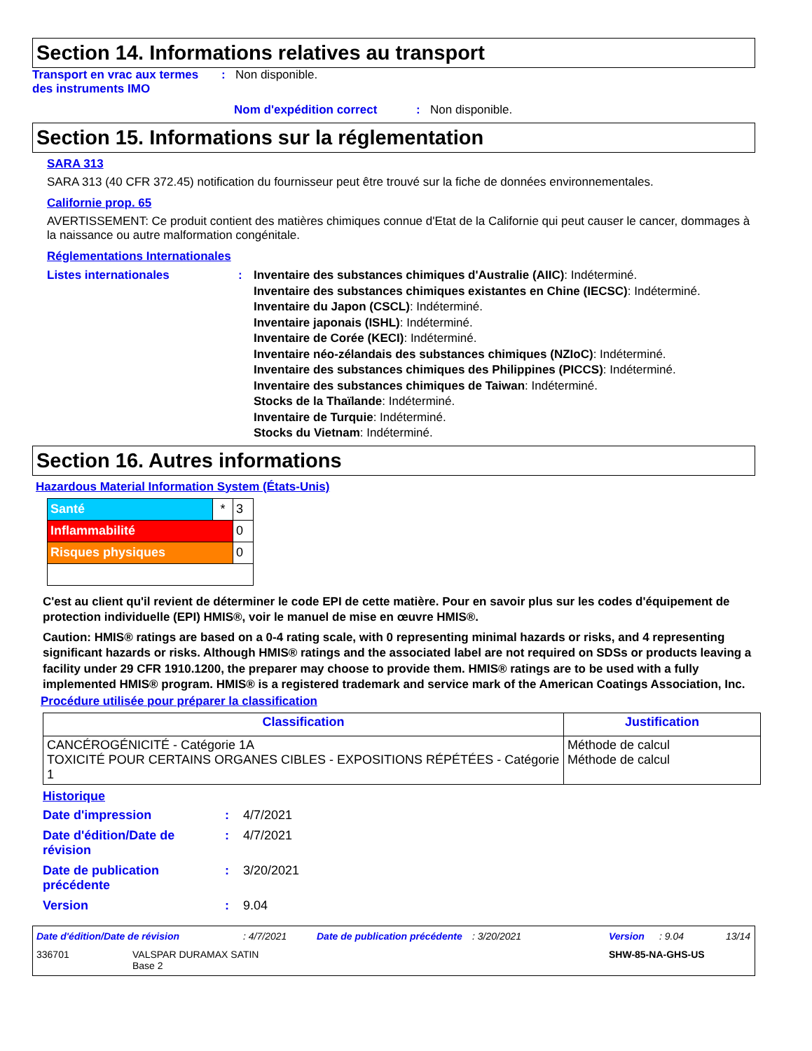Section 14. Informations relatives au transport
Transport en vrac aux termes des instruments IMO
: Non disponible.
Nom d'expédition correct : Non disponible.
Section 15. Informations sur la réglementation
SARA 313
SARA 313 (40 CFR 372.45) notification du fournisseur peut être trouvé sur la fiche de données environnementales.
Californie prop. 65
AVERTISSEMENT: Ce produit contient des matières chimiques connue d'Etat de la Californie qui peut causer le cancer, dommages à la naissance ou autre malformation congénitale.
Réglementations Internationales
Listes internationales : Inventaire des substances chimiques d'Australie (AIIC): Indéterminé.
Inventaire des substances chimiques existantes en Chine (IECSC): Indéterminé.
Inventaire du Japon (CSCL): Indéterminé.
Inventaire japonais (ISHL): Indéterminé.
Inventaire de Corée (KECI): Indéterminé.
Inventaire néo-zélandais des substances chimiques (NZIoC): Indéterminé.
Inventaire des substances chimiques des Philippines (PICCS): Indéterminé.
Inventaire des substances chimiques de Taiwan: Indéterminé.
Stocks de la Thaïlande: Indéterminé.
Inventaire de Turquie: Indéterminé.
Stocks du Vietnam: Indéterminé.
Section 16. Autres informations
Hazardous Material Information System (États-Unis)
| Santé | * | 3 |
| Inflammabilité | | 0 |
| Risques physiques | | 0 |
C'est au client qu'il revient de déterminer le code EPI de cette matière. Pour en savoir plus sur les codes d'équipement de protection individuelle (EPI) HMIS®, voir le manuel de mise en œuvre HMIS®.
Caution: HMIS® ratings are based on a 0-4 rating scale, with 0 representing minimal hazards or risks, and 4 representing significant hazards or risks. Although HMIS® ratings and the associated label are not required on SDSs or products leaving a facility under 29 CFR 1910.1200, the preparer may choose to provide them. HMIS® ratings are to be used with a fully implemented HMIS® program. HMIS® is a registered trademark and service mark of the American Coatings Association, Inc.
Procédure utilisée pour préparer la classification
| Classification | Justification |
| --- | --- |
| CANCÉROGÉNICITÉ - Catégorie 1A TOXICITÉ POUR CERTAINS ORGANES CIBLES - EXPOSITIONS RÉPÉTÉES - Catégorie 1 | Méthode de calcul Méthode de calcul |
Historique
Date d'impression : 4/7/2021
Date d'édition/Date de révision
: 4/7/2021
Date de publication précédente
: 3/20/2021
Version : 9.04
Date d'édition/Date de révision : 4/7/2021 Date de publication précédente
: 3/20/2021 Version : 9.04 13/14
336701 VALSPAR DURAMAX SATIN
Base 2
SHW-85-NA-GHS-US